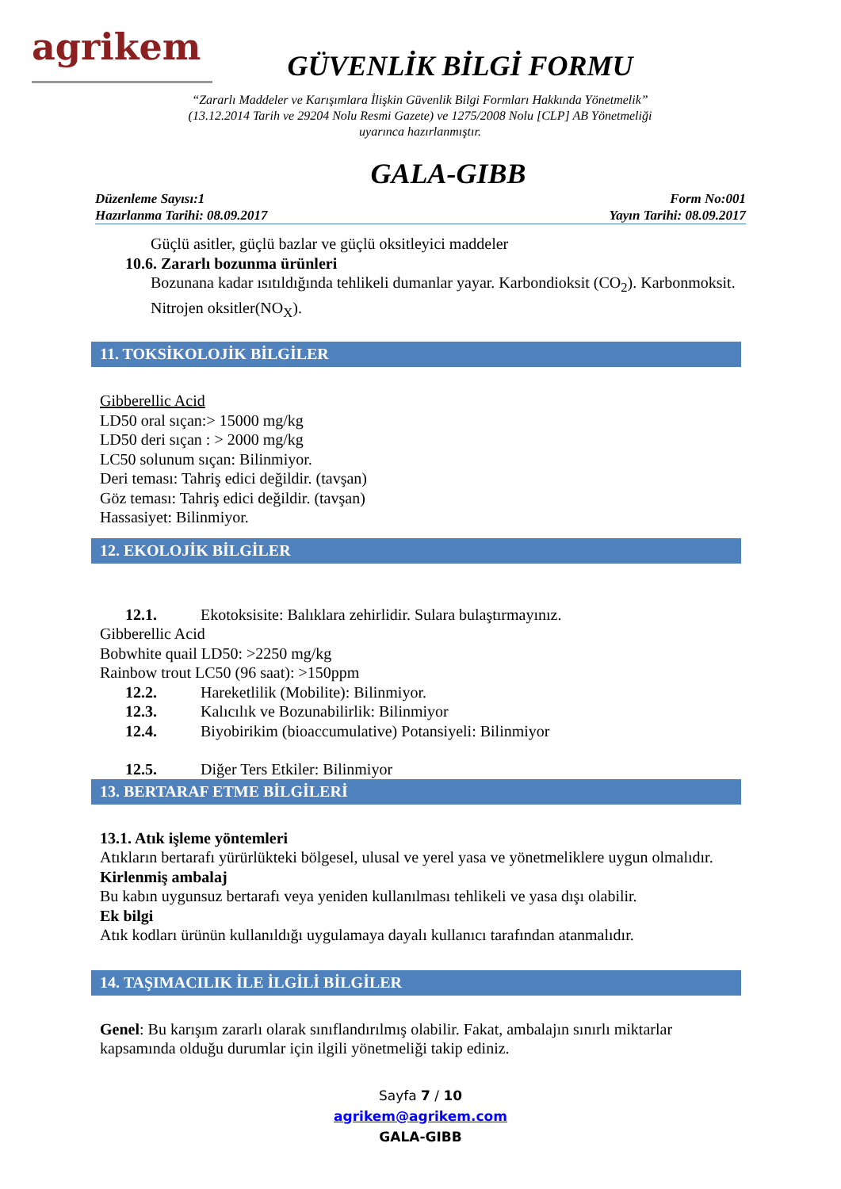agrikem
GÜVENLİK BİLGİ FORMU
“Zararlı Maddeler ve Karışımlara İlişkin Güvenlik Bilgi Formları Hakkında Yönetmelik” (13.12.2014 Tarih ve 29204 Nolu Resmi Gazete) ve 1275/2008 Nolu [CLP] AB Yönetmeliği uyarınca hazırlanmıştır.
GALA-GIBB
Düzenleme Sayısı:1
Hazırlanma Tarihi: 08.09.2017
Form No:001
Yayın Tarihi: 08.09.2017
Güçlü asitler, güçlü bazlar ve güçlü oksitleyici maddeler
10.6. Zararlı bozunma ürünleri
Bozunana kadar ısıtıldığında tehlikeli dumanlar yayar. Karbondioksit (CO<sub>2</sub>). Karbonmoksit. Nitrojen oksitler(NO<sub>X</sub>).
11. TOKSİKOLOJİK BİLGİLER
Gibberellic Acid
LD50 oral sıçan:> 15000 mg/kg
LD50 deri sıçan : > 2000 mg/kg
LC50 solunum sıçan: Bilinmiyor.
Deri teması: Tahriş edici değildir. (tavşan)
Göz teması: Tahriş edici değildir. (tavşan)
Hassasiyet: Bilinmiyor.
12. EKOLOJİK BİLGİLER
12.1. Ekotoksisite: Balıklara zehirlidir. Sulara bulaştırmayınız.
Gibberellic Acid
Bobwhite quail LD50: >2250 mg/kg
Rainbow trout LC50 (96 saat): >150ppm
12.2. Hareketlilik (Mobilite): Bilinmiyor.
12.3. Kalıcılık ve Bozunabilirlik: Bilinmiyor
12.4. Biyobirikim (bioaccumulative) Potansiyeli: Bilinmiyor
12.5. Diğer Ters Etkiler: Bilinmiyor
13. BERTARAF ETME BİLGİLERİ
13.1. Atık işleme yöntemleri
Atıkların bertarafı yürürlükteki bölgesel, ulusal ve yerel yasa ve yönetmeliklere uygun olmalıdır.
Kirlenmiş ambalaj
Bu kabın uygunsuz bertarafı veya yeniden kullanılması tehlikeli ve yasa dışı olabilir.
Ek bilgi
Atık kodları ürünün kullanıldığı uygulamaya dayalı kullanıcı tarafından atanmalıdır.
14. TAŞIMACILIK İLE İLGİLİ BİLGİLER
Genel: Bu karışım zararlı olarak sınıflandırılmış olabilir. Fakat, ambalajın sınırlı miktarlar kapsamında olduğu durumlar için ilgili yönetmeliği takip ediniz.
Sayfa 7 / 10
agrikem@agrikem.com
GALA-GIBB